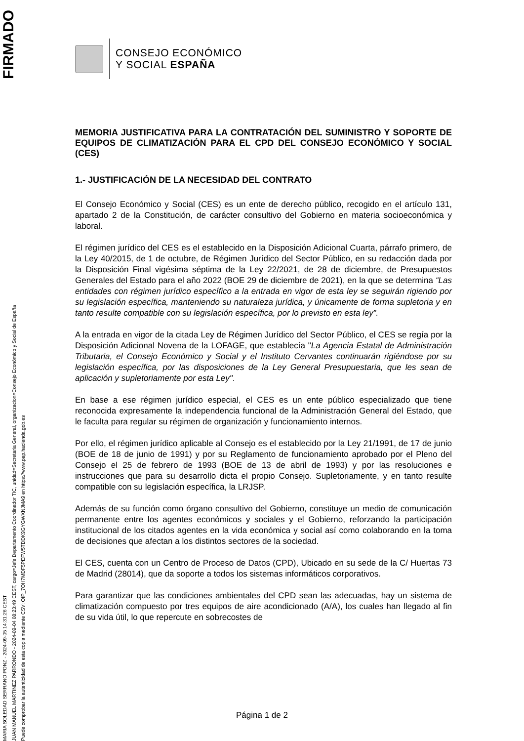MARIA SOLEDAD SERRANO PONZ - 2024-09-05 14:31:26 CEST
JUAN MANUEL MARTINEZ PARRONDO - 2024-09-04 08:23:49 CEST, cargo=Jefe Departamento Coordinador TIC, unidad=Secretaria General, organizacion=Consejo Económico y Social de España
Puede comprobar la autenticidad de esta copia mediante CSV: OIP_7OH7MDF5PEFW5TDDK9GYGWXNJMA9 en https://www.pap.hacienda.gob.es
FIRMADO
CONSEJO ECONÓMICO
Y SOCIAL ESPAÑA
MEMORIA JUSTIFICATIVA PARA LA CONTRATACIÓN DEL SUMINISTRO Y SOPORTE DE EQUIPOS DE CLIMATIZACIÓN PARA EL CPD DEL CONSEJO ECONÓMICO Y SOCIAL (CES)
1.- JUSTIFICACIÓN DE LA NECESIDAD DEL CONTRATO
El Consejo Económico y Social (CES) es un ente de derecho público, recogido en el artículo 131, apartado 2 de la Constitución, de carácter consultivo del Gobierno en materia socioeconómica y laboral.
El régimen jurídico del CES es el establecido en la Disposición Adicional Cuarta, párrafo primero, de la Ley 40/2015, de 1 de octubre, de Régimen Jurídico del Sector Público, en su redacción dada por la Disposición Final vigésima séptima de la Ley 22/2021, de 28 de diciembre, de Presupuestos Generales del Estado para el año 2022 (BOE 29 de diciembre de 2021), en la que se determina “Las entidades con régimen jurídico específico a la entrada en vigor de esta ley se seguirán rigiendo por su legislación específica, manteniendo su naturaleza jurídica, y únicamente de forma supletoria y en tanto resulte compatible con su legislación específica, por lo previsto en esta ley”.
A la entrada en vigor de la citada Ley de Régimen Jurídico del Sector Público, el CES se regía por la Disposición Adicional Novena de la LOFAGE, que establecía "La Agencia Estatal de Administración Tributaria, el Consejo Económico y Social y el Instituto Cervantes continuarán rigiéndose por su legislación específica, por las disposiciones de la Ley General Presupuestaria, que les sean de aplicación y supletoriamente por esta Ley".
En base a ese régimen jurídico especial, el CES es un ente público especializado que tiene reconocida expresamente la independencia funcional de la Administración General del Estado, que le faculta para regular su régimen de organización y funcionamiento internos.
Por ello, el régimen jurídico aplicable al Consejo es el establecido por la Ley 21/1991, de 17 de junio (BOE de 18 de junio de 1991) y por su Reglamento de funcionamiento aprobado por el Pleno del Consejo el 25 de febrero de 1993 (BOE de 13 de abril de 1993) y por las resoluciones e instrucciones que para su desarrollo dicta el propio Consejo. Supletoriamente, y en tanto resulte compatible con su legislación específica, la LRJSP.
Además de su función como órgano consultivo del Gobierno, constituye un medio de comunicación permanente entre los agentes económicos y sociales y el Gobierno, reforzando la participación institucional de los citados agentes en la vida económica y social así como colaborando en la toma de decisiones que afectan a los distintos sectores de la sociedad.
El CES, cuenta con un Centro de Proceso de Datos (CPD), Ubicado en su sede de la C/ Huertas 73 de Madrid (28014), que da soporte a todos los sistemas informáticos corporativos.
Para garantizar que las condiciones ambientales del CPD sean las adecuadas, hay un sistema de climatización compuesto por tres equipos de aire acondicionado (A/A), los cuales han llegado al fin de su vida útil, lo que repercute en sobrecostes de
Página 1 de 2